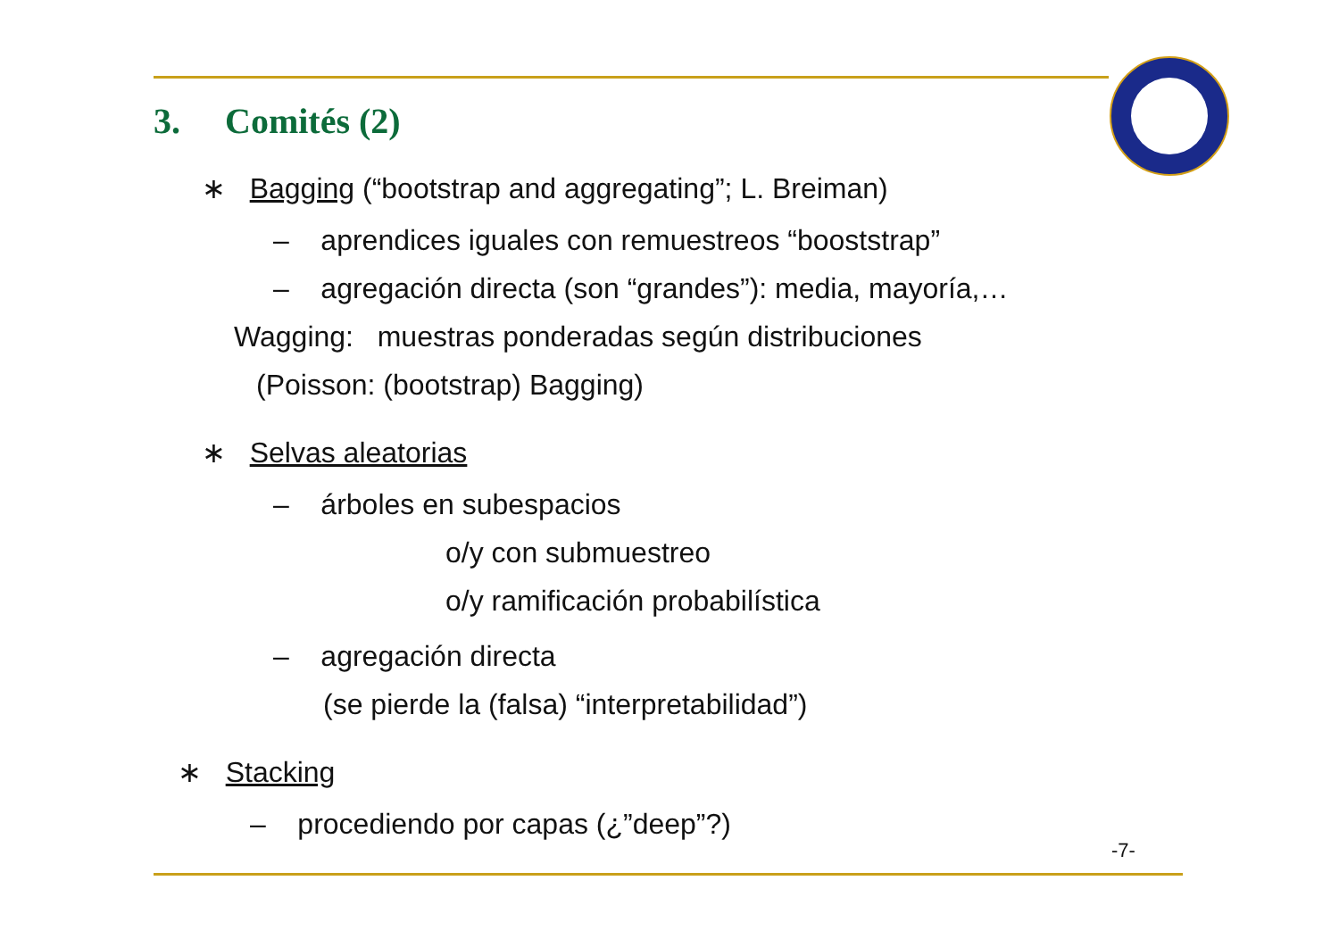3. Comités (2)
∗ Bagging (“bootstrap and aggregating”; L. Breiman)
– aprendices iguales con remuestreos “booststrap”
– agregación directa (son “grandes”): media, mayoría,…
Wagging: muestras ponderadas según distribuciones
(Poisson: (bootstrap) Bagging)
∗ Selvas aleatorias
– árboles en subespacios
o/y con submuestreo
o/y ramificación probabilística
– agregación directa
(se pierde la (falsa) “interpretabilidad”)
∗ Stacking
– procediendo por capas (¿”deep”?)
-7-